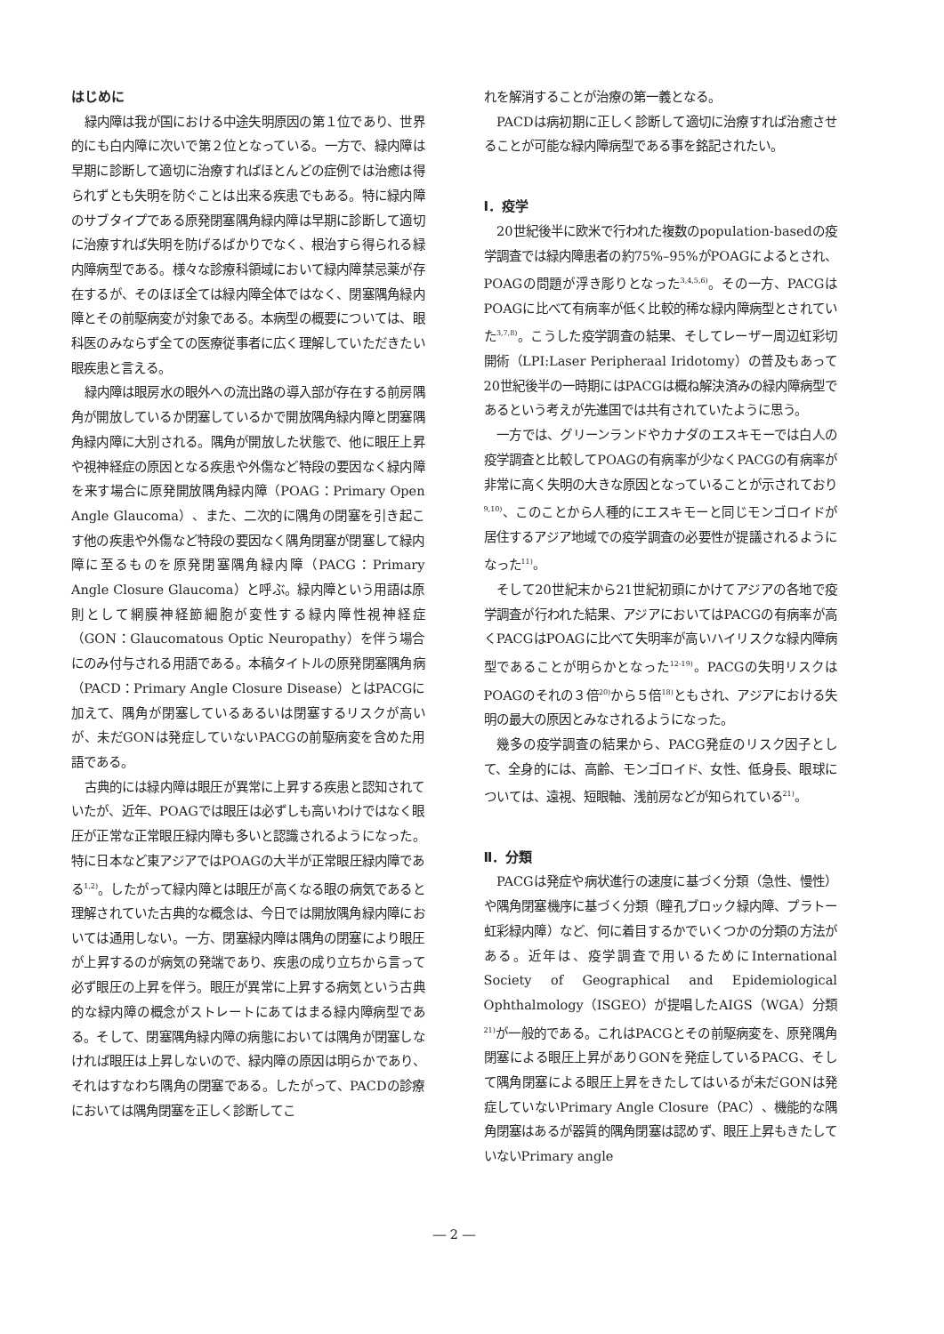はじめに
緑内障は我が国における中途失明原因の第１位であり、世界的にも白内障に次いで第２位となっている。一方で、緑内障は早期に診断して適切に治療すればほとんどの症例では治癒は得られずとも失明を防ぐことは出来る疾患でもある。特に緑内障のサブタイプである原発閉塞隅角緑内障は早期に診断して適切に治療すれば失明を防げるばかりでなく、根治すら得られる緑内障病型である。様々な診療科領域において緑内障禁忌薬が存在するが、そのほぼ全ては緑内障全体ではなく、閉塞隅角緑内障とその前駆病変が対象である。本病型の概要については、眼科医のみならず全ての医療従事者に広く理解していただきたい眼疾患と言える。
緑内障は眼房水の眼外への流出路の導入部が存在する前房隅角が開放しているか閉塞しているかで開放隅角緑内障と閉塞隅角緑内障に大別される。隅角が開放した状態で、他に眼圧上昇や視神経症の原因となる疾患や外傷など特段の要因なく緑内障を来す場合に原発開放隅角緑内障（POAG：Primary Open Angle Glaucoma）、また、二次的に隅角の閉塞を引き起こす他の疾患や外傷など特段の要因なく隅角閉塞が閉塞して緑内障に至るものを原発閉塞隅角緑内障（PACG：Primary Angle Closure Glaucoma）と呼ぶ。緑内障という用語は原則として網膜神経節細胞が変性する緑内障性視神経症（GON：Glaucomatous Optic Neuropathy）を伴う場合にのみ付与される用語である。本稿タイトルの原発閉塞隅角病（PACD：Primary Angle Closure Disease）とはPACGに加えて、隅角が閉塞しているあるいは閉塞するリスクが高いが、未だGONは発症していないPACGの前駆病変を含めた用語である。
古典的には緑内障は眼圧が異常に上昇する疾患と認知されていたが、近年、POAGでは眼圧は必ずしも高いわけではなく眼圧が正常な正常眼圧緑内障も多いと認識されるようになった。特に日本など東アジアではPOAGの大半が正常眼圧緑内障である<sup>1,2)</sup>。したがって緑内障とは眼圧が高くなる眼の病気であると理解されていた古典的な概念は、今日では開放隅角緑内障においては通用しない。一方、閉塞緑内障は隅角の閉塞により眼圧が上昇するのが病気の発端であり、疾患の成り立ちから言って必ず眼圧の上昇を伴う。眼圧が異常に上昇する病気という古典的な緑内障の概念がストレートにあてはまる緑内障病型である。そして、閉塞隅角緑内障の病態においては隅角が閉塞しなければ眼圧は上昇しないので、緑内障の原因は明らかであり、それはすなわち隅角の閉塞である。したがって、PACDの診療においては隅角閉塞を正しく診断してこ
れを解消することが治療の第一義となる。
PACDは病初期に正しく診断して適切に治療すれば治癒させることが可能な緑内障病型である事を銘記されたい。
Ⅰ．疫学
20世紀後半に欧米で行われた複数のpopulation-basedの疫学調査では緑内障患者の約75%–95%がPOAGによるとされ、POAGの問題が浮き彫りとなった<sup>3,4,5,6)</sup>。その一方、PACGはPOAGに比べて有病率が低く比較的稀な緑内障病型とされていた<sup>3,7,8)</sup>。こうした疫学調査の結果、そしてレーザー周辺虹彩切開術（LPI:Laser Peripheraal Iridotomy）の普及もあって20世紀後半の一時期にはPACGは概ね解決済みの緑内障病型であるという考えが先進国では共有されていたように思う。
一方では、グリーンランドやカナダのエスキモーでは白人の疫学調査と比較してPOAGの有病率が少なくPACGの有病率が非常に高く失明の大きな原因となっていることが示されており<sup>9,10)</sup>、このことから人種的にエスキモーと同じモンゴロイドが居住するアジア地域での疫学調査の必要性が提議されるようになった<sup>11)</sup>。
そして20世紀末から21世紀初頭にかけてアジアの各地で疫学調査が行われた結果、アジアにおいてはPACGの有病率が高くPACGはPOAGに比べて失明率が高いハイリスクな緑内障病型であることが明らかとなった<sup>12-19)</sup>。PACGの失明リスクはPOAGのそれの３倍<sup>20)</sup>から５倍<sup>18)</sup>ともされ、アジアにおける失明の最大の原因とみなされるようになった。
幾多の疫学調査の結果から、PACG発症のリスク因子として、全身的には、高齢、モンゴロイド、女性、低身長、眼球については、遠視、短眼軸、浅前房などが知られている<sup>21)</sup>。
Ⅱ．分類
PACGは発症や病状進行の速度に基づく分類（急性、慢性）や隅角閉塞機序に基づく分類（瞳孔ブロック緑内障、プラトー虹彩緑内障）など、何に着目するかでいくつかの分類の方法がある。近年は、疫学調査で用いるためにInternational Society of Geographical and Epidemiological Ophthalmology（ISGEO）が提唱したAIGS（WGA）分類<sup>21)</sup>が一般的である。これはPACGとその前駆病変を、原発隅角閉塞による眼圧上昇がありGONを発症しているPACG、そして隅角閉塞による眼圧上昇をきたしてはいるが未だGONは発症していないPrimary Angle Closure（PAC）、機能的な隅角閉塞はあるが器質的隅角閉塞は認めず、眼圧上昇もきたしていないPrimary angle
― 2 ―